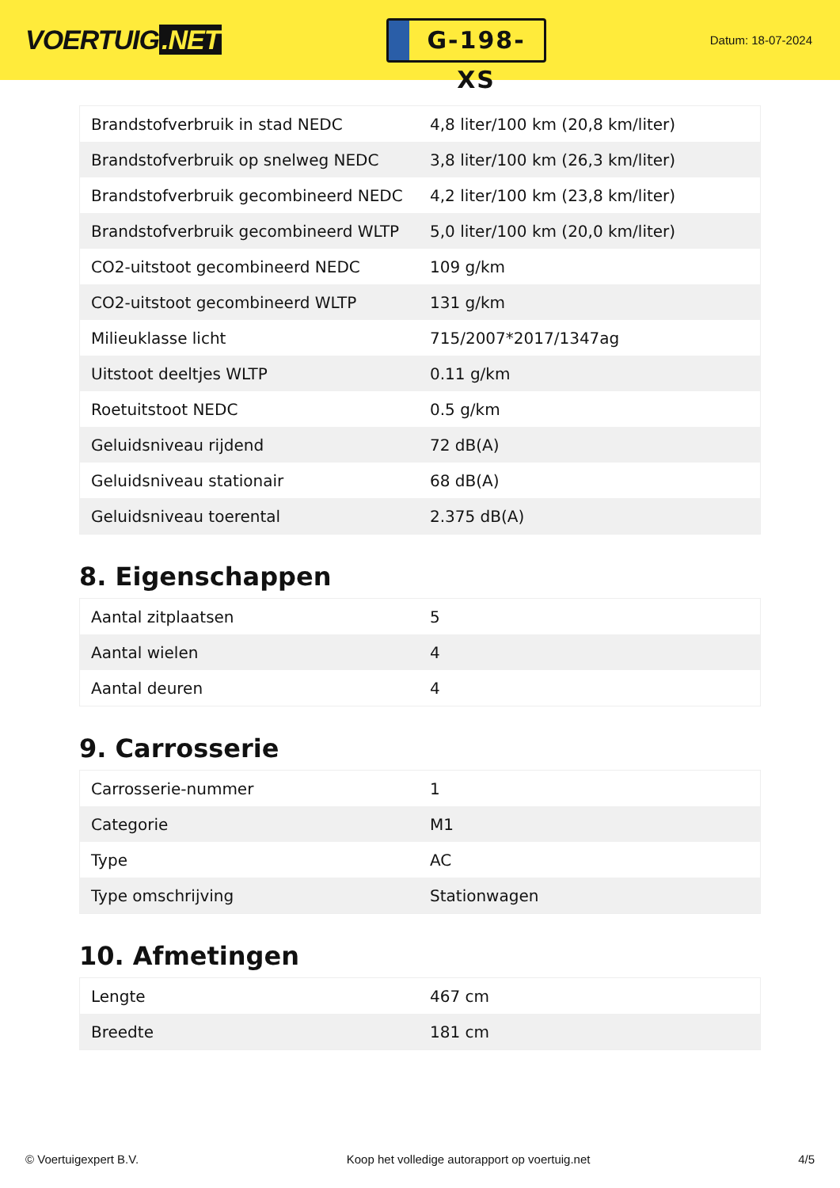VOERTUIG.NET
G-198-XS
Datum: 18-07-2024
| Brandstofverbruik in stad NEDC | 4,8 liter/100 km (20,8 km/liter) |
| Brandstofverbruik op snelweg NEDC | 3,8 liter/100 km (26,3 km/liter) |
| Brandstofverbruik gecombineerd NEDC | 4,2 liter/100 km (23,8 km/liter) |
| Brandstofverbruik gecombineerd WLTP | 5,0 liter/100 km (20,0 km/liter) |
| CO2-uitstoot gecombineerd NEDC | 109 g/km |
| CO2-uitstoot gecombineerd WLTP | 131 g/km |
| Milieuklasse licht | 715/2007*2017/1347ag |
| Uitstoot deeltjes WLTP | 0.11 g/km |
| Roetuitstoot NEDC | 0.5 g/km |
| Geluidsniveau rijdend | 72 dB(A) |
| Geluidsniveau stationair | 68 dB(A) |
| Geluidsniveau toerental | 2.375 dB(A) |
8. Eigenschappen
| Aantal zitplaatsen | 5 |
| Aantal wielen | 4 |
| Aantal deuren | 4 |
9. Carrosserie
| Carrosserie-nummer | 1 |
| Categorie | M1 |
| Type | AC |
| Type omschrijving | Stationwagen |
10. Afmetingen
| Lengte | 467 cm |
| Breedte | 181 cm |
© Voertuigexpert B.V. Koop het volledige autorapport op voertuig.net 4/5